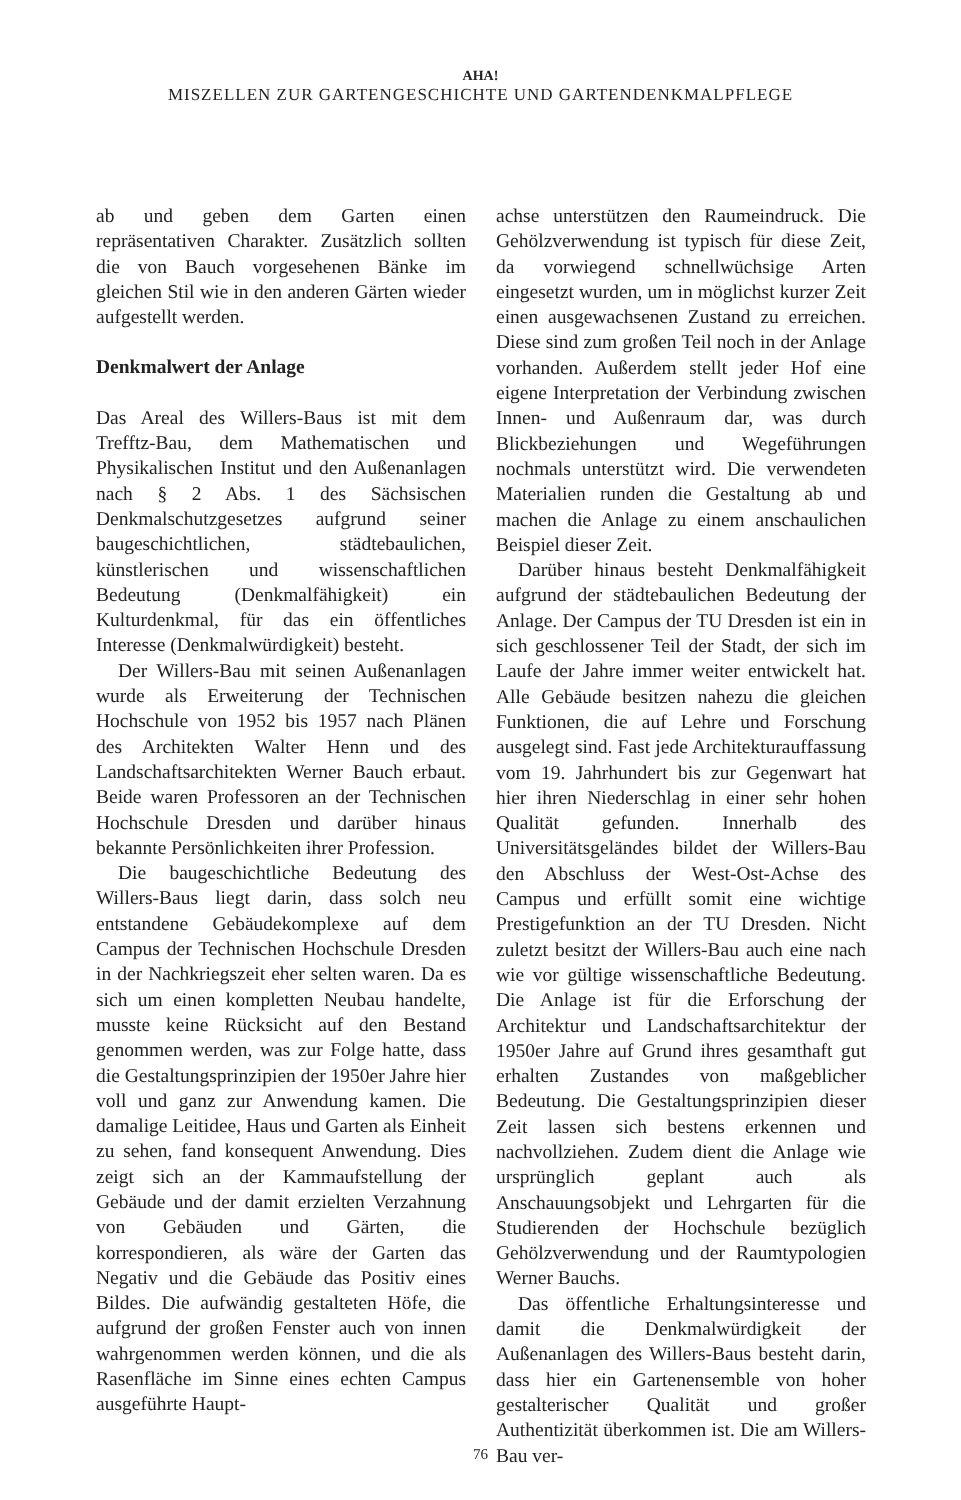AHA!
MISZELLEN ZUR GARTENGESCHICHTE UND GARTENDENKMALPFLEGE
ab und geben dem Garten einen repräsentativen Charakter. Zusätzlich sollten die von Bauch vorgesehenen Bänke im gleichen Stil wie in den anderen Gärten wieder aufgestellt werden.
Denkmalwert der Anlage
Das Areal des Willers-Baus ist mit dem Trefftz-Bau, dem Mathematischen und Physikalischen Institut und den Außenanlagen nach § 2 Abs. 1 des Sächsischen Denkmalschutzgesetzes aufgrund seiner baugeschichtlichen, städtebaulichen, künstlerischen und wissenschaftlichen Bedeutung (Denkmalfähigkeit) ein Kulturdenkmal, für das ein öffentliches Interesse (Denkmalwürdigkeit) besteht.
Der Willers-Bau mit seinen Außenanlagen wurde als Erweiterung der Technischen Hochschule von 1952 bis 1957 nach Plänen des Architekten Walter Henn und des Landschaftsarchitekten Werner Bauch erbaut. Beide waren Professoren an der Technischen Hochschule Dresden und darüber hinaus bekannte Persönlichkeiten ihrer Profession.
Die baugeschichtliche Bedeutung des Willers-Baus liegt darin, dass solch neu entstandene Gebäudekomplexe auf dem Campus der Technischen Hochschule Dresden in der Nachkriegszeit eher selten waren. Da es sich um einen kompletten Neubau handelte, musste keine Rücksicht auf den Bestand genommen werden, was zur Folge hatte, dass die Gestaltungsprinzipien der 1950er Jahre hier voll und ganz zur Anwendung kamen. Die damalige Leitidee, Haus und Garten als Einheit zu sehen, fand konsequent Anwendung. Dies zeigt sich an der Kammaufstellung der Gebäude und der damit erzielten Verzahnung von Gebäuden und Gärten, die korrespondieren, als wäre der Garten das Negativ und die Gebäude das Positiv eines Bildes. Die aufwändig gestalteten Höfe, die aufgrund der großen Fenster auch von innen wahrgenommen werden können, und die als Rasenfläche im Sinne eines echten Campus ausgeführte Haupt-
achse unterstützen den Raumeindruck. Die Gehölzverwendung ist typisch für diese Zeit, da vorwiegend schnellwüchsige Arten eingesetzt wurden, um in möglichst kurzer Zeit einen ausgewachsenen Zustand zu erreichen. Diese sind zum großen Teil noch in der Anlage vorhanden. Außerdem stellt jeder Hof eine eigene Interpretation der Verbindung zwischen Innen- und Außenraum dar, was durch Blickbeziehungen und Wegeführungen nochmals unterstützt wird. Die verwendeten Materialien runden die Gestaltung ab und machen die Anlage zu einem anschaulichen Beispiel dieser Zeit.
Darüber hinaus besteht Denkmalfähigkeit aufgrund der städtebaulichen Bedeutung der Anlage. Der Campus der TU Dresden ist ein in sich geschlossener Teil der Stadt, der sich im Laufe der Jahre immer weiter entwickelt hat. Alle Gebäude besitzen nahezu die gleichen Funktionen, die auf Lehre und Forschung ausgelegt sind. Fast jede Architekturauffassung vom 19. Jahrhundert bis zur Gegenwart hat hier ihren Niederschlag in einer sehr hohen Qualität gefunden. Innerhalb des Universitätsgeländes bildet der Willers-Bau den Abschluss der West-Ost-Achse des Campus und erfüllt somit eine wichtige Prestigefunktion an der TU Dresden. Nicht zuletzt besitzt der Willers-Bau auch eine nach wie vor gültige wissenschaftliche Bedeutung. Die Anlage ist für die Erforschung der Architektur und Landschaftsarchitektur der 1950er Jahre auf Grund ihres gesamthaft gut erhalten Zustandes von maßgeblicher Bedeutung. Die Gestaltungsprinzipien dieser Zeit lassen sich bestens erkennen und nachvollziehen. Zudem dient die Anlage wie ursprünglich geplant auch als Anschauungsobjekt und Lehrgarten für die Studierenden der Hochschule bezüglich Gehölzverwendung und der Raumtypologien Werner Bauchs.
Das öffentliche Erhaltungsinteresse und damit die Denkmalwürdigkeit der Außenanlagen des Willers-Baus besteht darin, dass hier ein Gartenensemble von hoher gestalterischer Qualität und großer Authentizität überkommen ist. Die am Willers-Bau ver-
76